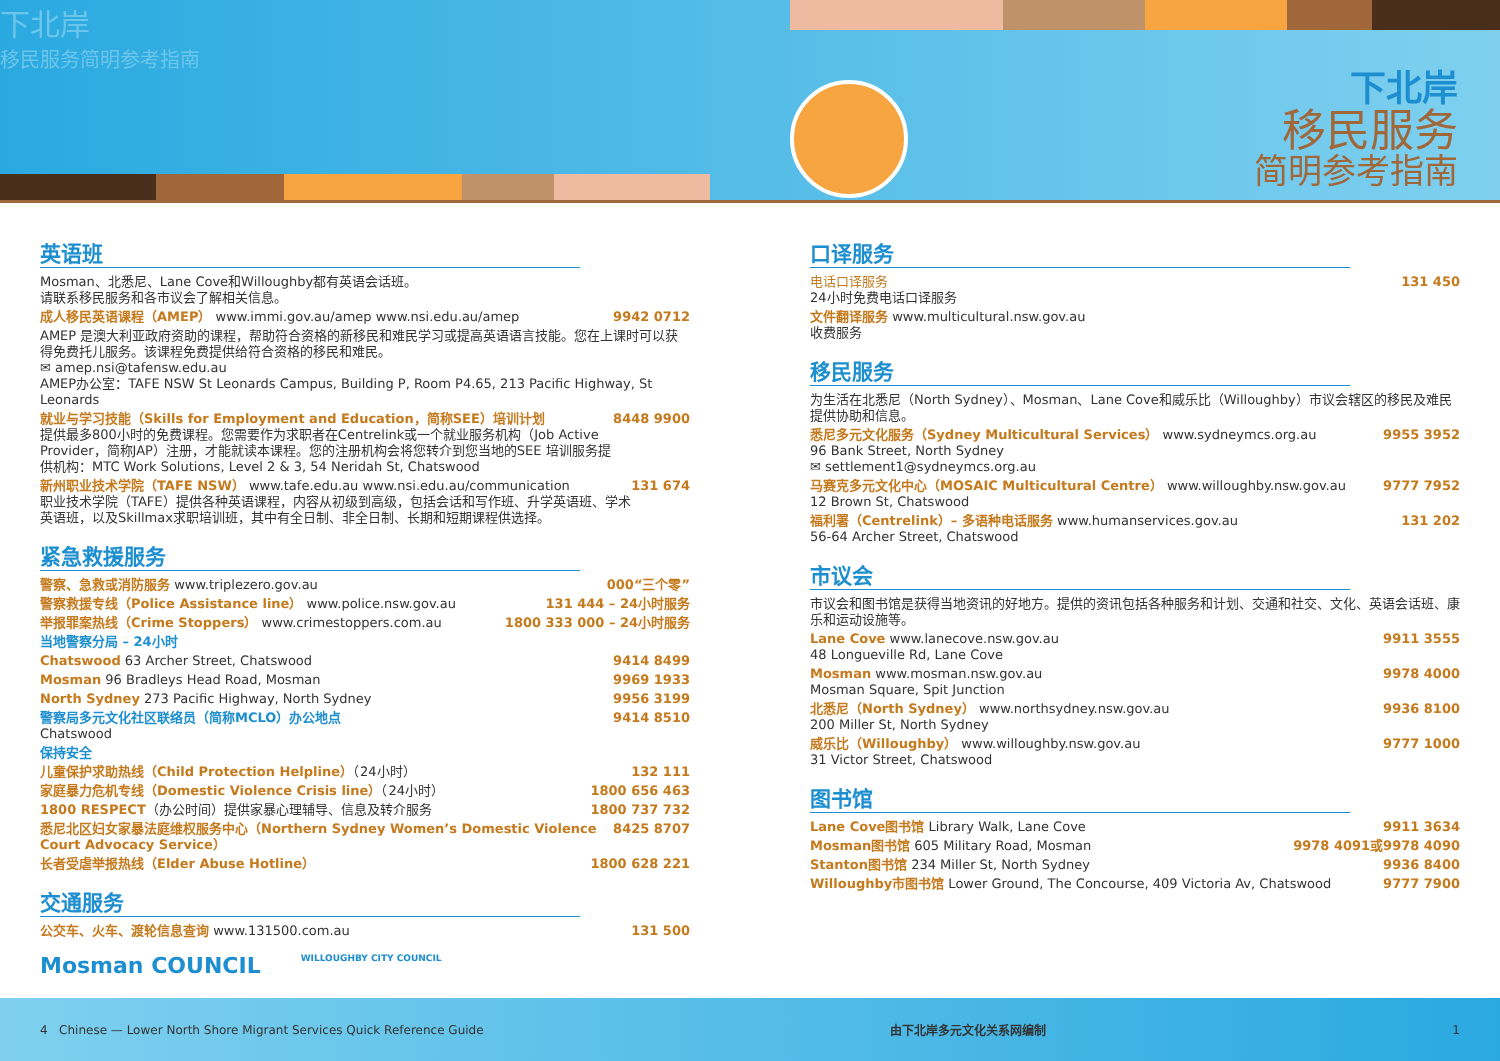下北岸
移民服务简明参考指南
下北岸
移民服务
简明参考指南
英语班
Mosman、北悉尼、Lane Cove和Willoughby都有英语会话班。
请联系移民服务和各市议会了解相关信息。
成人移民英语课程（AMEP） www.immi.gov.au/amep www.nsi.edu.au/amep 9942 0712
AMEP 是澳大利亚政府资助的课程，帮助符合资格的新移民和难民学习或提高英语语言技能。您在上课时可以获得免费托儿服务。该课程免费提供给符合资格的移民和难民。
✉ amep.nsi@tafensw.edu.au
AMEP办公室：TAFE NSW St Leonards Campus, Building P, Room P4.65, 213 Pacific Highway, St Leonards
就业与学习技能（Skills for Employment and Education，简称SEE）培训计划
提供最多800小时的免费课程。您需要作为求职者在Centrelink或一个就业服务机构（Job Active Provider，简称JAP）注册，才能就读本课程。您的注册机构会将您转介到您当地的SEE 培训服务提供机构：MTC Work Solutions, Level 2 & 3, 54 Neridah St, Chatswood 8448 9900
新州职业技术学院（TAFE NSW） www.tafe.edu.au www.nsi.edu.au/communication
职业技术学院（TAFE）提供各种英语课程，内容从初级到高级，包括会话和写作班、升学英语班、学术英语班，以及Skillmax求职培训班，其中有全日制、非全日制、长期和短期课程供选择。 131 674
紧急救援服务
警察、急救或消防服务 www.triplezero.gov.au 000“三个零”
警察救援专线（Police Assistance line） www.police.nsw.gov.au 131 444 – 24小时服务
举报罪案热线（Crime Stoppers） www.crimestoppers.com.au 1800 333 000 – 24小时服务
当地警察分局 – 24小时
Chatswood 63 Archer Street, Chatswood 9414 8499
Mosman 96 Bradleys Head Road, Mosman 9969 1933
North Sydney 273 Pacific Highway, North Sydney 9956 3199
警察局多元文化社区联络员（简称MCLO）办公地点
Chatswood 9414 8510
保持安全
儿童保护求助热线（Child Protection Helpline）（24小时） 132 111
家庭暴力危机专线（Domestic Violence Crisis line）（24小时） 1800 656 463
1800 RESPECT（办公时间）提供家暴心理辅导、信息及转介服务 1800 737 732
悉尼北区妇女家暴法庭维权服务中心（Northern Sydney Women’s Domestic Violence Court Advocacy Service） 8425 8707
长者受虐举报热线（Elder Abuse Hotline） 1800 628 221
交通服务
公交车、火车、渡轮信息查询 www.131500.com.au 131 500
Mosman COUNCIL WILLOUGHBY CITY COUNCIL
口译服务
电话口译服务
24小时免费电话口译服务 131 450
文件翻译服务 www.multicultural.nsw.gov.au
收费服务
移民服务
为生活在北悉尼（North Sydney）、Mosman、Lane Cove和威乐比（Willoughby）市议会辖区的移民及难民提供协助和信息。
悉尼多元文化服务（Sydney Multicultural Services） www.sydneymcs.org.au
96 Bank Street, North Sydney
✉ settlement1@sydneymcs.org.au 9955 3952
马赛克多元文化中心（MOSAIC Multicultural Centre） www.willoughby.nsw.gov.au
12 Brown St, Chatswood 9777 7952
福利署（Centrelink）– 多语种电话服务 www.humanservices.gov.au
56-64 Archer Street, Chatswood 131 202
市议会
市议会和图书馆是获得当地资讯的好地方。提供的资讯包括各种服务和计划、交通和社交、文化、英语会话班、康乐和运动设施等。
Lane Cove www.lanecove.nsw.gov.au
48 Longueville Rd, Lane Cove 9911 3555
Mosman www.mosman.nsw.gov.au
Mosman Square, Spit Junction 9978 4000
北悉尼（North Sydney） www.northsydney.nsw.gov.au
200 Miller St, North Sydney 9936 8100
威乐比（Willoughby） www.willoughby.nsw.gov.au
31 Victor Street, Chatswood 9777 1000
图书馆
Lane Cove图书馆 Library Walk, Lane Cove 9911 3634
Mosman图书馆 605 Military Road, Mosman 9978 4091或9978 4090
Stanton图书馆 234 Miller St, North Sydney 9936 8400
Willoughby市图书馆 Lower Ground, The Concourse, 409 Victoria Av, Chatswood 9777 7900
4 Chinese — Lower North Shore Migrant Services Quick Reference Guide 由下北岸多元文化关系网编制 1